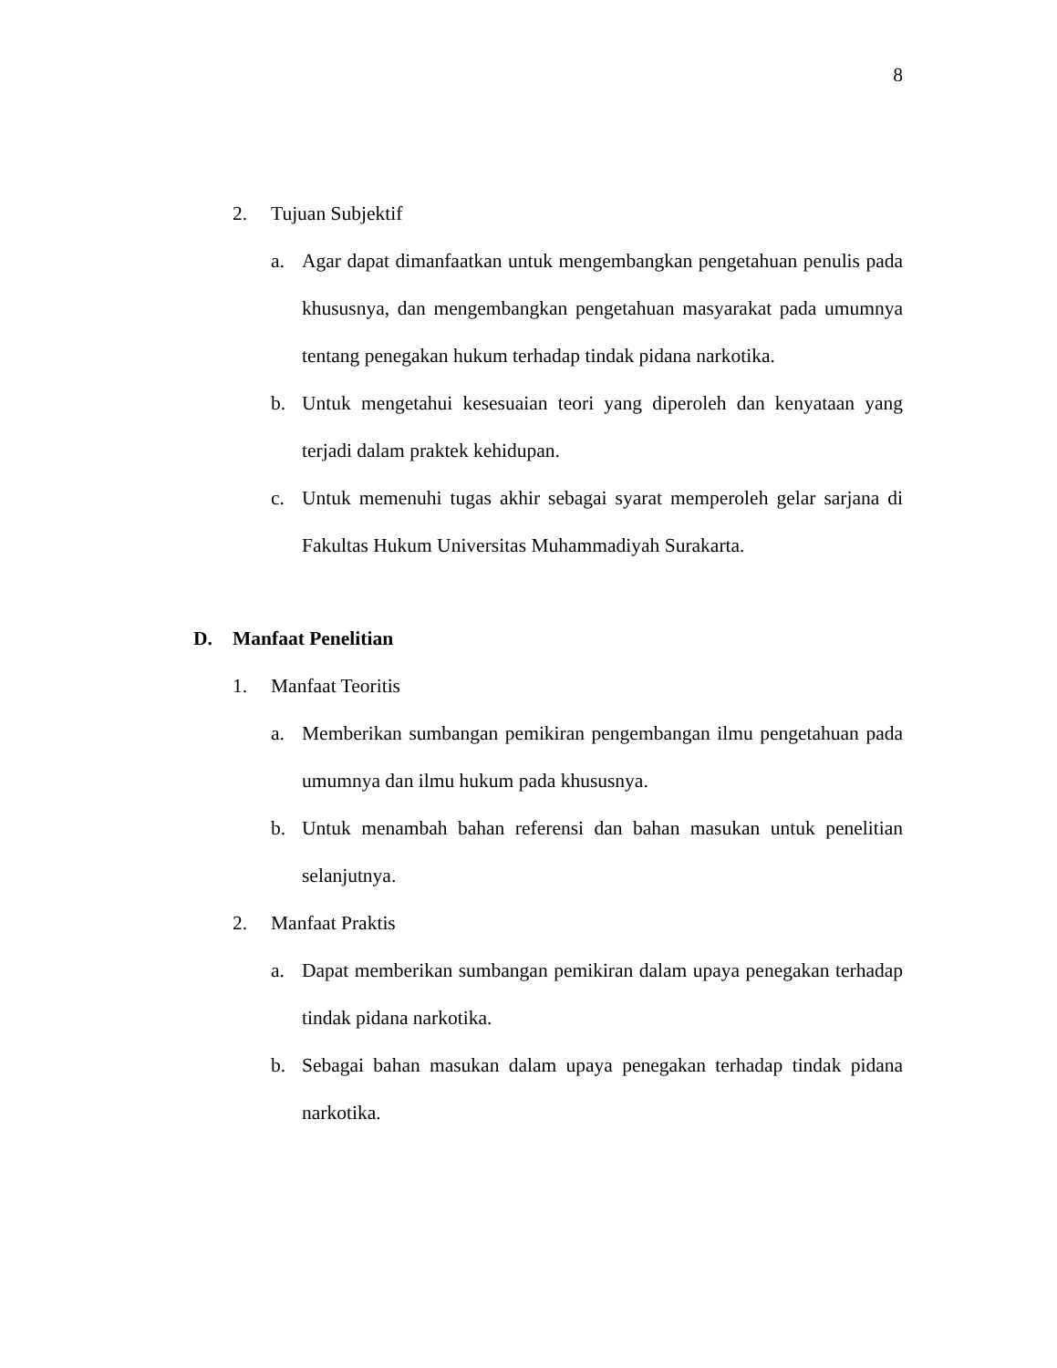8
2. Tujuan Subjektif
a. Agar dapat dimanfaatkan untuk mengembangkan pengetahuan penulis pada khususnya, dan mengembangkan pengetahuan masyarakat pada umumnya tentang penegakan hukum terhadap tindak pidana narkotika.
b. Untuk mengetahui kesesuaian teori yang diperoleh dan kenyataan yang terjadi dalam praktek kehidupan.
c. Untuk memenuhi tugas akhir sebagai syarat memperoleh gelar sarjana di Fakultas Hukum Universitas Muhammadiyah Surakarta.
D. Manfaat Penelitian
1. Manfaat Teoritis
a. Memberikan sumbangan pemikiran pengembangan ilmu pengetahuan pada umumnya dan ilmu hukum pada khususnya.
b. Untuk menambah bahan referensi dan bahan masukan untuk penelitian selanjutnya.
2. Manfaat Praktis
a. Dapat memberikan sumbangan pemikiran dalam upaya penegakan terhadap tindak pidana narkotika.
b. Sebagai bahan masukan dalam upaya penegakan terhadap tindak pidana narkotika.